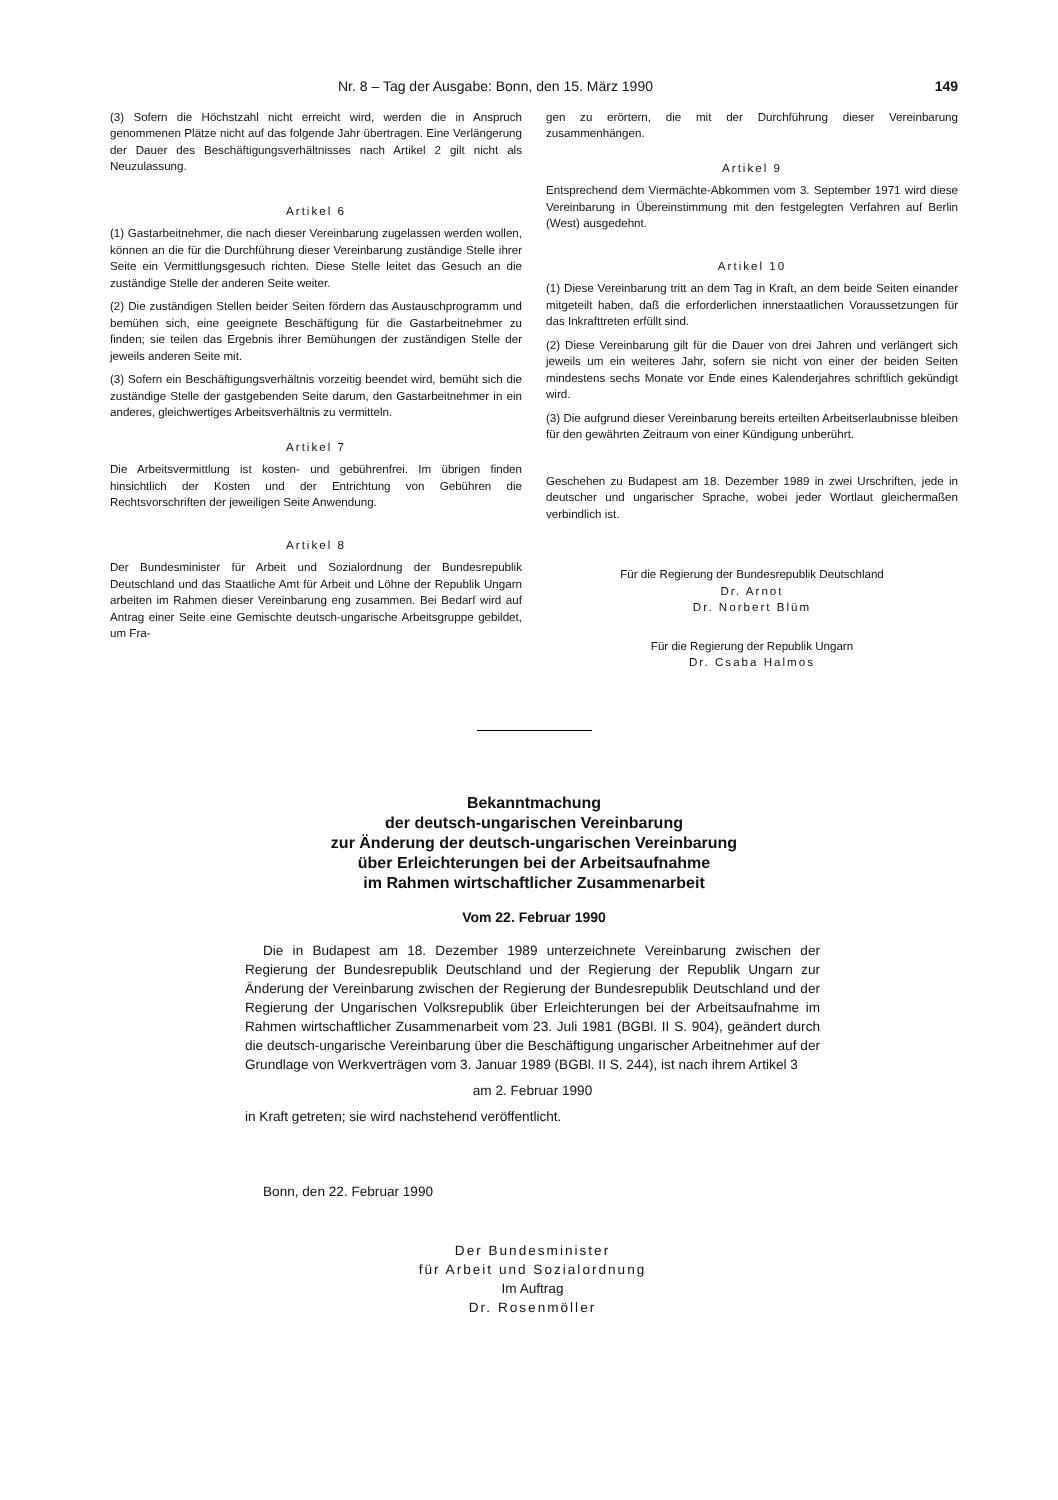Nr. 8 – Tag der Ausgabe: Bonn, den 15. März 1990 149
(3) Sofern die Höchstzahl nicht erreicht wird, werden die in Anspruch genommenen Plätze nicht auf das folgende Jahr übertragen. Eine Verlängerung der Dauer des Beschäftigungsverhältnisses nach Artikel 2 gilt nicht als Neuzulassung.
Artikel 6
(1) Gastarbeitnehmer, die nach dieser Vereinbarung zugelassen werden wollen, können an die für die Durchführung dieser Vereinbarung zuständige Stelle ihrer Seite ein Vermittlungsgesuch richten. Diese Stelle leitet das Gesuch an die zuständige Stelle der anderen Seite weiter.
(2) Die zuständigen Stellen beider Seiten fördern das Austauschprogramm und bemühen sich, eine geeignete Beschäftigung für die Gastarbeitnehmer zu finden; sie teilen das Ergebnis ihrer Bemühungen der zuständigen Stelle der jeweils anderen Seite mit.
(3) Sofern ein Beschäftigungsverhältnis vorzeitig beendet wird, bemüht sich die zuständige Stelle der gastgebenden Seite darum, den Gastarbeitnehmer in ein anderes, gleichwertiges Arbeitsverhältnis zu vermitteln.
Artikel 7
Die Arbeitsvermittlung ist kosten- und gebührenfrei. Im übrigen finden hinsichtlich der Kosten und der Entrichtung von Gebühren die Rechtsvorschriften der jeweiligen Seite Anwendung.
Artikel 8
Der Bundesminister für Arbeit und Sozialordnung der Bundesrepublik Deutschland und das Staatliche Amt für Arbeit und Löhne der Republik Ungarn arbeiten im Rahmen dieser Vereinbarung eng zusammen. Bei Bedarf wird auf Antrag einer Seite eine Gemischte deutsch-ungarische Arbeitsgruppe gebildet, um Fra-
gen zu erörtern, die mit der Durchführung dieser Vereinbarung zusammenhängen.
Artikel 9
Entsprechend dem Viermächte-Abkommen vom 3. September 1971 wird diese Vereinbarung in Übereinstimmung mit den festgelegten Verfahren auf Berlin (West) ausgedehnt.
Artikel 10
(1) Diese Vereinbarung tritt an dem Tag in Kraft, an dem beide Seiten einander mitgeteilt haben, daß die erforderlichen innerstaatlichen Voraussetzungen für das Inkrafttreten erfüllt sind.
(2) Diese Vereinbarung gilt für die Dauer von drei Jahren und verlängert sich jeweils um ein weiteres Jahr, sofern sie nicht von einer der beiden Seiten mindestens sechs Monate vor Ende eines Kalenderjahres schriftlich gekündigt wird.
(3) Die aufgrund dieser Vereinbarung bereits erteilten Arbeitserlaubnisse bleiben für den gewährten Zeitraum von einer Kündigung unberührt.
Geschehen zu Budapest am 18. Dezember 1989 in zwei Urschriften, jede in deutscher und ungarischer Sprache, wobei jeder Wortlaut gleichermaßen verbindlich ist.
Für die Regierung der Bundesrepublik Deutschland
Dr. Arnot
Dr. Norbert Blüm
Für die Regierung der Republik Ungarn
Dr. Csaba Halmos
Bekanntmachung
der deutsch-ungarischen Vereinbarung
zur Änderung der deutsch-ungarischen Vereinbarung
über Erleichterungen bei der Arbeitsaufnahme
im Rahmen wirtschaftlicher Zusammenarbeit
Vom 22. Februar 1990
Die in Budapest am 18. Dezember 1989 unterzeichnete Vereinbarung zwischen der Regierung der Bundesrepublik Deutschland und der Regierung der Republik Ungarn zur Änderung der Vereinbarung zwischen der Regierung der Bundesrepublik Deutschland und der Regierung der Ungarischen Volksrepublik über Erleichterungen bei der Arbeitsaufnahme im Rahmen wirtschaftlicher Zusammenarbeit vom 23. Juli 1981 (BGBl. II S. 904), geändert durch die deutsch-ungarische Vereinbarung über die Beschäftigung ungarischer Arbeitnehmer auf der Grundlage von Werkverträgen vom 3. Januar 1989 (BGBl. II S. 244), ist nach ihrem Artikel 3
am 2. Februar 1990
in Kraft getreten; sie wird nachstehend veröffentlicht.
Bonn, den 22. Februar 1990
Der Bundesminister
für Arbeit und Sozialordnung
Im Auftrag
Dr. Rosenmöller